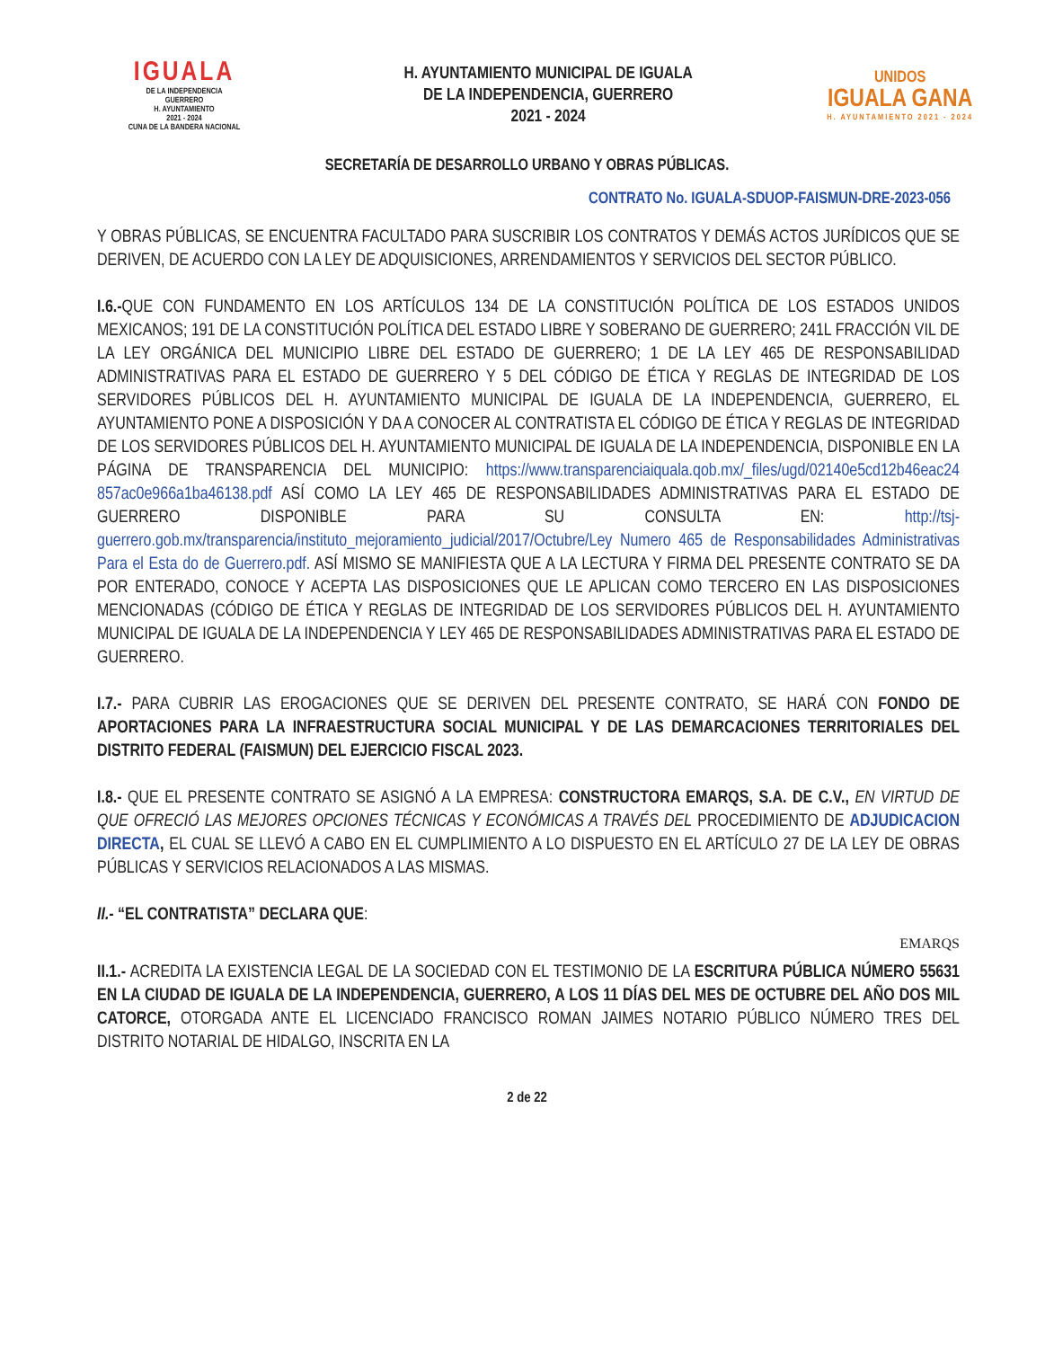IGUALA
DE LA INDEPENDENCIA
GUERRERO
H. AYUNTAMIENTO
2021 - 2024
CUNA DE LA BANDERA NACIONAL
H. AYUNTAMIENTO MUNICIPAL DE IGUALA
DE LA INDEPENDENCIA, GUERRERO
2021 - 2024
UNIDOS
IGUALA GANA
H. AYUNTAMIENTO 2021 - 2024
SECRETARÍA DE DESARROLLO URBANO Y OBRAS PÚBLICAS.
CONTRATO No. IGUALA-SDUOP-FAISMUN-DRE-2023-056
Y OBRAS PÚBLICAS, SE ENCUENTRA FACULTADO PARA SUSCRIBIR LOS CONTRATOS Y DEMÁS ACTOS JURÍDICOS QUE SE DERIVEN, DE ACUERDO CON LA LEY DE ADQUISICIONES, ARRENDAMIENTOS Y SERVICIOS DEL SECTOR PÚBLICO.
I.6.-QUE CON FUNDAMENTO EN LOS ARTÍCULOS 134 DE LA CONSTITUCIÓN POLÍTICA DE LOS ESTADOS UNIDOS MEXICANOS; 191 DE LA CONSTITUCIÓN POLÍTICA DEL ESTADO LIBRE Y SOBERANO DE GUERRERO; 241L FRACCIÓN VIL DE LA LEY ORGÁNICA DEL MUNICIPIO LIBRE DEL ESTADO DE GUERRERO; 1 DE LA LEY 465 DE RESPONSABILIDAD ADMINISTRATIVAS PARA EL ESTADO DE GUERRERO Y 5 DEL CÓDIGO DE ÉTICA Y REGLAS DE INTEGRIDAD DE LOS SERVIDORES PÚBLICOS DEL H. AYUNTAMIENTO MUNICIPAL DE IGUALA DE LA INDEPENDENCIA, GUERRERO, EL AYUNTAMIENTO PONE A DISPOSICIÓN Y DA A CONOCER AL CONTRATISTA EL CÓDIGO DE ÉTICA Y REGLAS DE INTEGRIDAD DE LOS SERVIDORES PÚBLICOS DEL H. AYUNTAMIENTO MUNICIPAL DE IGUALA DE LA INDEPENDENCIA, DISPONIBLE EN LA PÁGINA DE TRANSPARENCIA DEL MUNICIPIO: https://www.transparenciaiquala.qob.mx/_files/ugd/02140e5cd12b46eac24 857ac0e966a1ba46138.pdf ASÍ COMO LA LEY 465 DE RESPONSABILIDADES ADMINISTRATIVAS PARA EL ESTADO DE GUERRERO DISPONIBLE PARA SU CONSULTA EN: http://tsj-guerrero.gob.mx/transparencia/instituto_mejoramiento_judicial/2017/Octubre/Ley Numero 465 de Responsabilidades Administrativas Para el Esta do de Guerrero.pdf. ASÍ MISMO SE MANIFIESTA QUE A LA LECTURA Y FIRMA DEL PRESENTE CONTRATO SE DA POR ENTERADO, CONOCE Y ACEPTA LAS DISPOSICIONES QUE LE APLICAN COMO TERCERO EN LAS DISPOSICIONES MENCIONADAS (CÓDIGO DE ÉTICA Y REGLAS DE INTEGRIDAD DE LOS SERVIDORES PÚBLICOS DEL H. AYUNTAMIENTO MUNICIPAL DE IGUALA DE LA INDEPENDENCIA Y LEY 465 DE RESPONSABILIDADES ADMINISTRATIVAS PARA EL ESTADO DE GUERRERO.
I.7.- PARA CUBRIR LAS EROGACIONES QUE SE DERIVEN DEL PRESENTE CONTRATO, SE HARÁ CON FONDO DE APORTACIONES PARA LA INFRAESTRUCTURA SOCIAL MUNICIPAL Y DE LAS DEMARCACIONES TERRITORIALES DEL DISTRITO FEDERAL (FAISMUN) DEL EJERCICIO FISCAL 2023.
I.8.- QUE EL PRESENTE CONTRATO SE ASIGNÓ A LA EMPRESA: CONSTRUCTORA EMARQS, S.A. DE C.V., EN VIRTUD DE QUE OFRECIÓ LAS MEJORES OPCIONES TÉCNICAS Y ECONÓMICAS A TRAVÉS DEL PROCEDIMIENTO DE ADJUDICACION DIRECTA, EL CUAL SE LLEVÓ A CABO EN EL CUMPLIMIENTO A LO DISPUESTO EN EL ARTÍCULO 27 DE LA LEY DE OBRAS PÚBLICAS Y SERVICIOS RELACIONADOS A LAS MISMAS.
II.- “EL CONTRATISTA” DECLARA QUE:
EMARQS
II.1.- ACREDITA LA EXISTENCIA LEGAL DE LA SOCIEDAD CON EL TESTIMONIO DE LA ESCRITURA PÚBLICA NÚMERO 55631 EN LA CIUDAD DE IGUALA DE LA INDEPENDENCIA, GUERRERO, A LOS 11 DÍAS DEL MES DE OCTUBRE DEL AÑO DOS MIL CATORCE, OTORGADA ANTE EL LICENCIADO FRANCISCO ROMAN JAIMES NOTARIO PÚBLICO NÚMERO TRES DEL DISTRITO NOTARIAL DE HIDALGO, INSCRITA EN LA
2 de 22